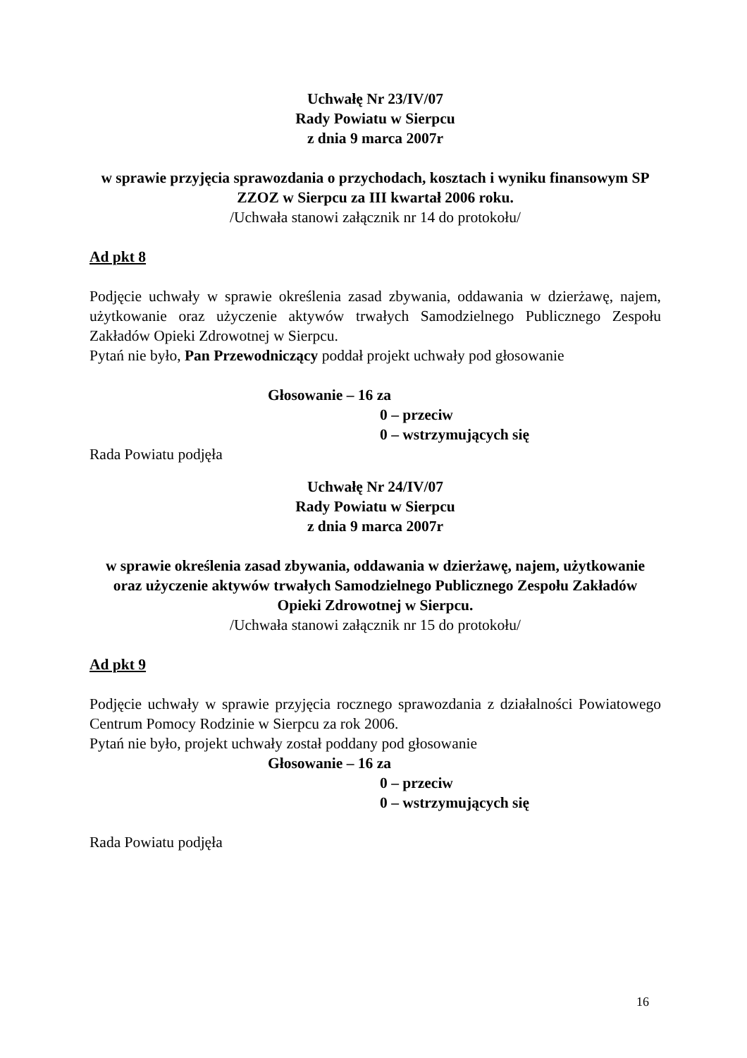Uchwałę Nr 23/IV/07
Rady Powiatu w Sierpcu
z dnia 9 marca 2007r
w sprawie przyjęcia sprawozdania o przychodach, kosztach i wyniku finansowym SP ZZOZ w Sierpcu za III kwartał 2006 roku.
/Uchwała stanowi załącznik nr 14 do protokołu/
Ad pkt 8
Podjęcie uchwały w sprawie określenia zasad zbywania, oddawania w dzierżawę, najem, użytkowanie oraz użyczenie aktywów trwałych Samodzielnego Publicznego Zespołu Zakładów Opieki Zdrowotnej w Sierpcu.
Pytań nie było, Pan Przewodniczący poddał projekt uchwały pod głosowanie
Głosowanie – 16 za
0 – przeciw
0 – wstrzymujących się
Rada Powiatu podjęła
Uchwałę Nr 24/IV/07
Rady Powiatu w Sierpcu
z dnia 9 marca 2007r
w sprawie określenia zasad zbywania, oddawania w dzierżawę, najem, użytkowanie oraz użyczenie aktywów trwałych Samodzielnego Publicznego Zespołu Zakładów Opieki Zdrowotnej w Sierpcu.
/Uchwała stanowi załącznik nr 15 do protokołu/
Ad pkt 9
Podjęcie uchwały w sprawie przyjęcia rocznego sprawozdania z działalności Powiatowego Centrum Pomocy Rodzinie w Sierpcu za rok 2006.
Pytań nie było, projekt uchwały został poddany pod głosowanie
Głosowanie – 16 za
0 – przeciw
0 – wstrzymujących się
Rada Powiatu podjęła
16